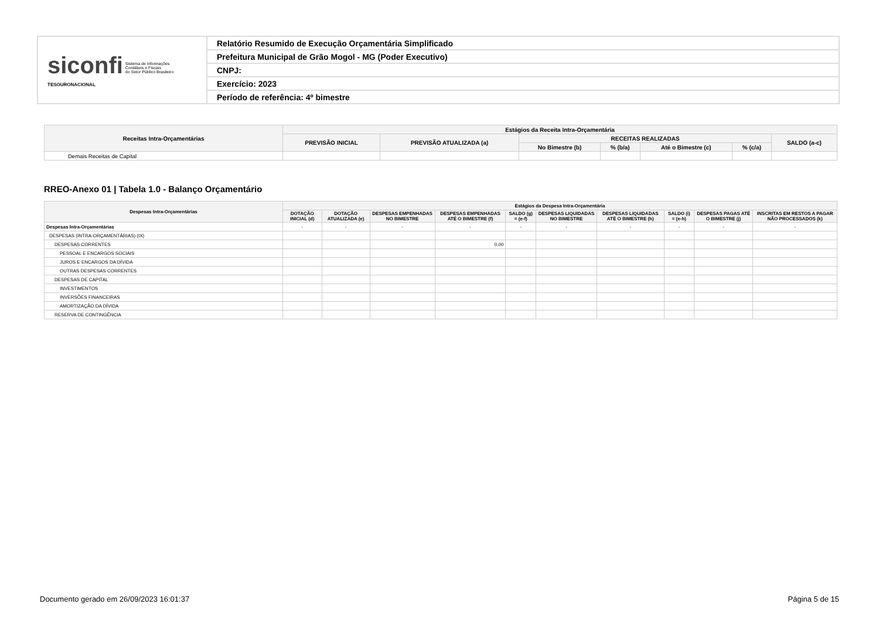| siconfi Sistema de Informações Contábeis e Fiscais do Setor Público Brasileiro TESOURONACIONAL | Relatório Resumido de Execução Orçamentária Simplificado |
| | Prefeitura Municipal de Grão Mogol - MG (Poder Executivo) |
| | CNPJ: |
| | Exercício: 2023 |
| | Período de referência: 4º bimestre |
| Receitas Intra-Orçamentárias | Estágios da Receita Intra-Orçamentária | | | | | | |
| --- | --- | --- | --- | --- | --- | --- | --- |
| | PREVISÃO INICIAL | PREVISÃO ATUALIZADA (a) | RECEITAS REALIZADAS | | | | SALDO (a-c) |
| | | | No Bimestre (b) | % (b/a) | Até o Bimestre (c) | % (c/a) | |
| Demais Receitas de Capital | | | | | | | |
RREO-Anexo 01 | Tabela 1.0 - Balanço Orçamentário
| Despesas Intra-Orçamentárias | Estágios da Despesa Intra-Orçamentária | | | | | | | | | |
| --- | --- | --- | --- | --- | --- | --- | --- | --- | --- | --- |
| | DOTAÇÃO INICIAL (d) | DOTAÇÃO ATUALIZADA (e) | DESPESAS EMPENHADAS NO BIMESTRE | DESPESAS EMPENHADAS ATÉ O BIMESTRE (f) | SALDO (g) = (e-f) | DESPESAS LIQUIDADAS NO BIMESTRE | DESPESAS LIQUIDADAS ATÉ O BIMESTRE (h) | SALDO (i) = (e-h) | DESPESAS PAGAS ATÉ O BIMESTRE (j) | INSCRITAS EM RESTOS A PAGAR NÃO PROCESSADOS (k) |
| Despesas Intra-Orçamentárias | - | - | - | - | - | - | - | - | - | - |
| DESPESAS (INTRA-ORÇAMENTÁRIAS) (IX) | | | | | | | | | | |
| DESPESAS CORRENTES | | | | 0,00 | | | | | | |
| PESSOAL E ENCARGOS SOCIAIS | | | | | | | | | | |
| JUROS E ENCARGOS DA DÍVIDA | | | | | | | | | | |
| OUTRAS DESPESAS CORRENTES | | | | | | | | | | |
| DESPESAS DE CAPITAL | | | | | | | | | | |
| INVESTIMENTOS | | | | | | | | | | |
| INVERSÕES FINANCEIRAS | | | | | | | | | | |
| AMORTIZAÇÃO DA DÍVIDA | | | | | | | | | | |
| RESERVA DE CONTINGÊNCIA | | | | | | | | | | |
Documento gerado em 26/09/2023 16:01:37 Página 5 de 15